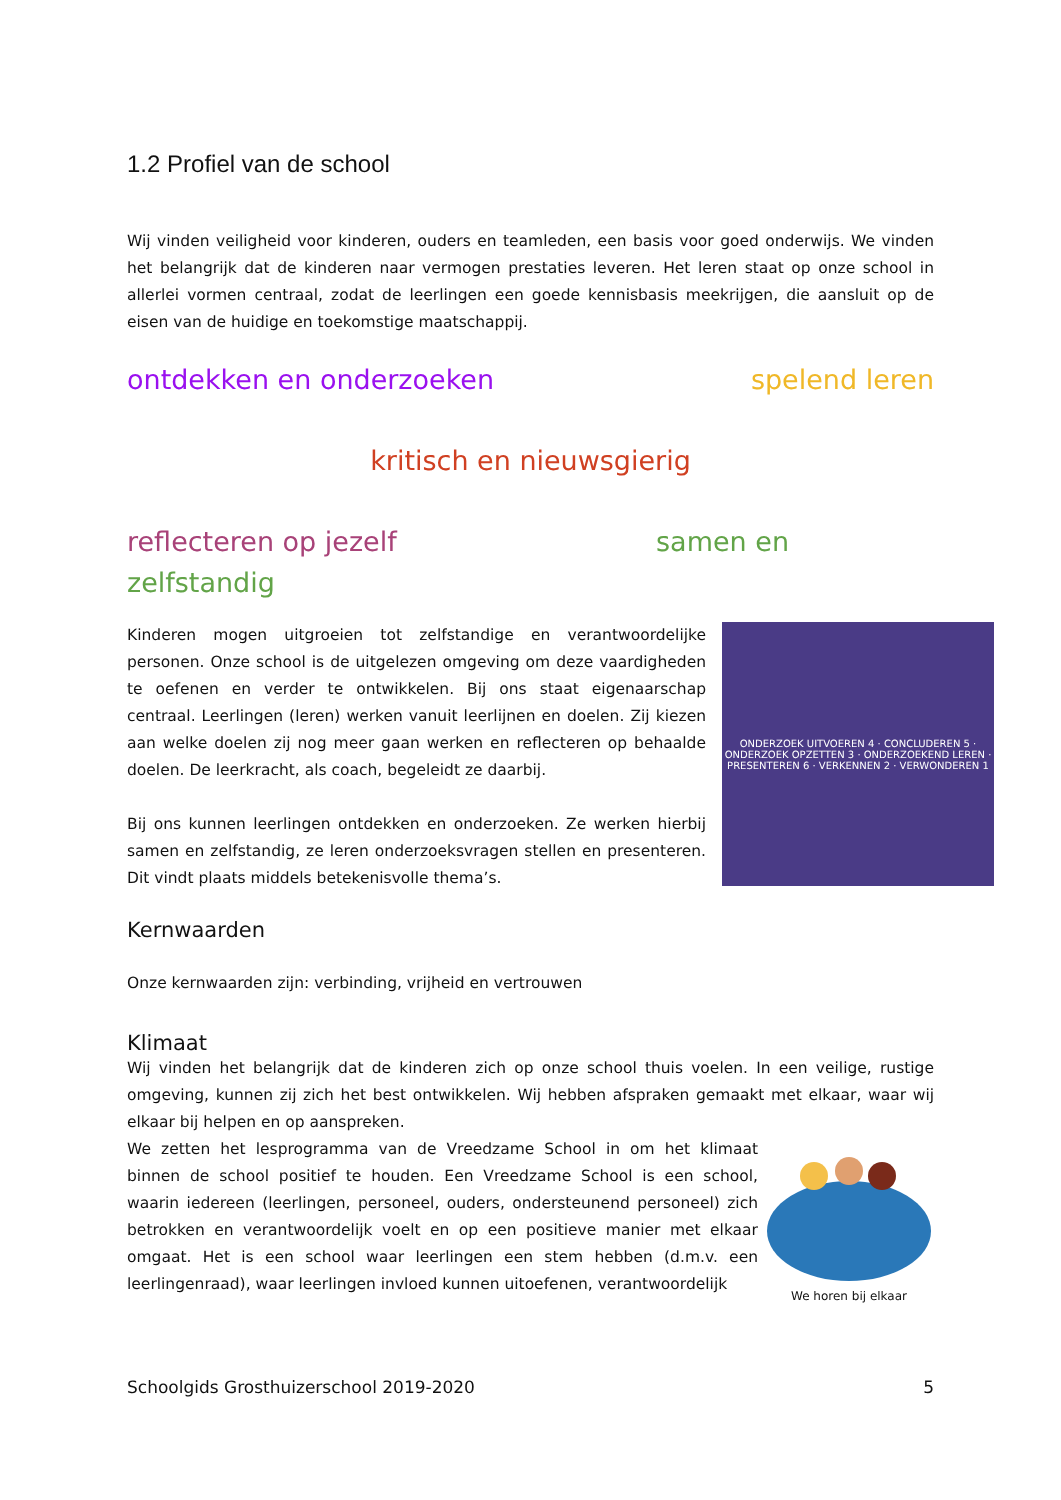1.2 Profiel van de school
Wij vinden veiligheid voor kinderen, ouders en teamleden, een basis voor goed onderwijs. We vinden het belangrijk dat de kinderen naar vermogen prestaties leveren. Het leren staat op onze school in allerlei vormen centraal, zodat de leerlingen een goede kennisbasis meekrijgen, die aansluit op de eisen van de huidige en toekomstige maatschappij.
ontdekken en onderzoeken spelend leren
kritisch en nieuwsgierig
reflecteren op jezelf samen en
zelfstandig
ONDERZOEK UITVOEREN 4 · CONCLUDEREN 5 · ONDERZOEK OPZETTEN 3 · ONDERZOEKEND LEREN · PRESENTEREN 6 · VERKENNEN 2 · VERWONDEREN 1
Kinderen mogen uitgroeien tot zelfstandige en verantwoordelijke personen. Onze school is de uitgelezen omgeving om deze vaardigheden te oefenen en verder te ontwikkelen. Bij ons staat eigenaarschap centraal. Leerlingen (leren) werken vanuit leerlijnen en doelen. Zij kiezen aan welke doelen zij nog meer gaan werken en reflecteren op behaalde doelen. De leerkracht, als coach, begeleidt ze daarbij.
Bij ons kunnen leerlingen ontdekken en onderzoeken. Ze werken hierbij samen en zelfstandig, ze leren onderzoeksvragen stellen en presenteren. Dit vindt plaats middels betekenisvolle thema’s.
Kernwaarden
Onze kernwaarden zijn: verbinding, vrijheid en vertrouwen
Klimaat
Wij vinden het belangrijk dat de kinderen zich op onze school thuis voelen. In een veilige, rustige omgeving, kunnen zij zich het best ontwikkelen. Wij hebben afspraken gemaakt met elkaar, waar wij elkaar bij helpen en op aanspreken.
We horen bij elkaar
We zetten het lesprogramma van de Vreedzame School in om het klimaat binnen de school positief te houden. Een Vreedzame School is een school, waarin iedereen (leerlingen, personeel, ouders, ondersteunend personeel) zich betrokken en verantwoordelijk voelt en op een positieve manier met elkaar omgaat. Het is een school waar leerlingen een stem hebben (d.m.v. een leerlingenraad), waar leerlingen invloed kunnen uitoefenen, verantwoordelijk
Schoolgids Grosthuizerschool 2019-2020 5